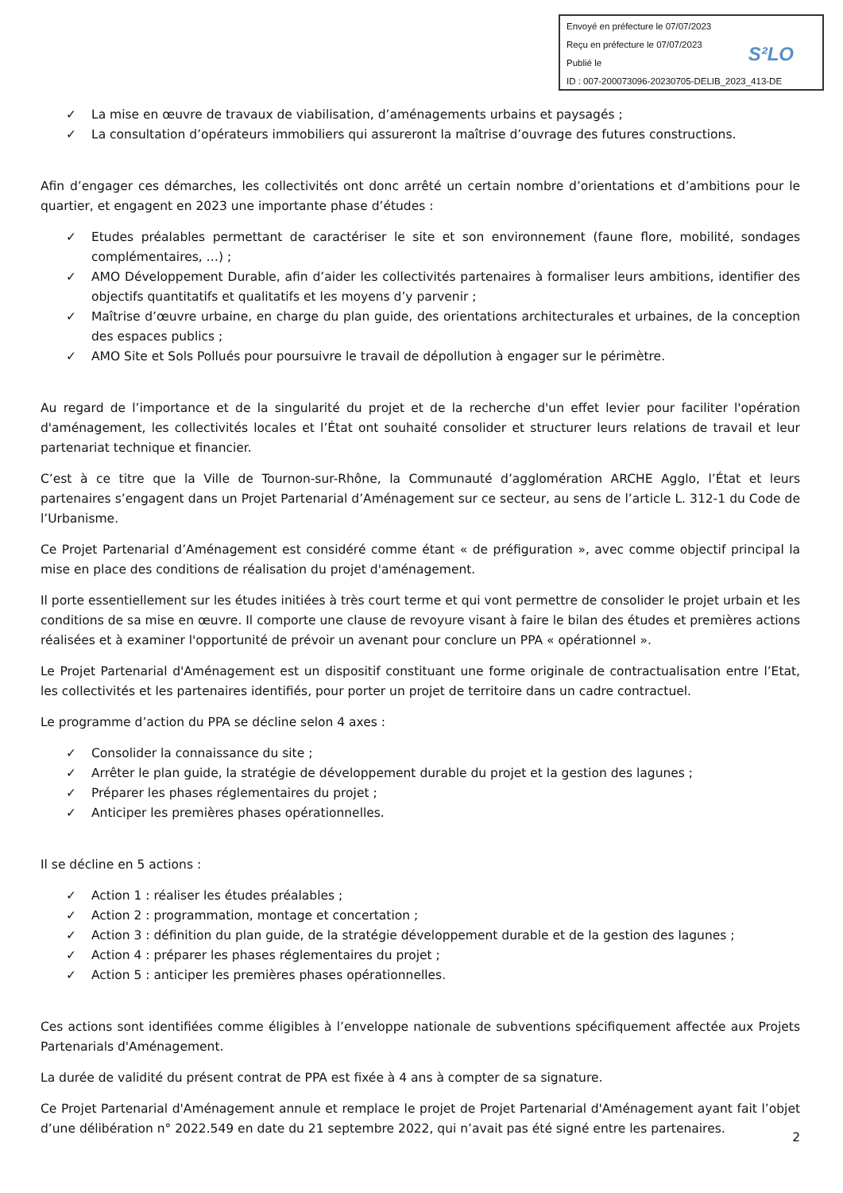Envoyé en préfecture le 07/07/2023
Reçu en préfecture le 07/07/2023
Publié le
ID : 007-200073096-20230705-DELIB_2023_413-DE
S²LO
✓ La mise en œuvre de travaux de viabilisation, d’aménagements urbains et paysagés ;
✓ La consultation d’opérateurs immobiliers qui assureront la maîtrise d’ouvrage des futures constructions.
Afin d’engager ces démarches, les collectivités ont donc arrêté un certain nombre d’orientations et d’ambitions pour le quartier, et engagent en 2023 une importante phase d’études :
✓ Etudes préalables permettant de caractériser le site et son environnement (faune flore, mobilité, sondages complémentaires, …) ;
✓ AMO Développement Durable, afin d’aider les collectivités partenaires à formaliser leurs ambitions, identifier des objectifs quantitatifs et qualitatifs et les moyens d’y parvenir ;
✓ Maîtrise d’œuvre urbaine, en charge du plan guide, des orientations architecturales et urbaines, de la conception des espaces publics ;
✓ AMO Site et Sols Pollués pour poursuivre le travail de dépollution à engager sur le périmètre.
Au regard de l’importance et de la singularité du projet et de la recherche d'un effet levier pour faciliter l'opération d'aménagement, les collectivités locales et l’État ont souhaité consolider et structurer leurs relations de travail et leur partenariat technique et financier.
C’est à ce titre que la Ville de Tournon-sur-Rhône, la Communauté d’agglomération ARCHE Agglo, l’État et leurs partenaires s’engagent dans un Projet Partenarial d’Aménagement sur ce secteur, au sens de l’article L. 312-1 du Code de l’Urbanisme.
Ce Projet Partenarial d’Aménagement est considéré comme étant « de préfiguration », avec comme objectif principal la mise en place des conditions de réalisation du projet d'aménagement.
Il porte essentiellement sur les études initiées à très court terme et qui vont permettre de consolider le projet urbain et les conditions de sa mise en œuvre. Il comporte une clause de revoyure visant à faire le bilan des études et premières actions réalisées et à examiner l'opportunité de prévoir un avenant pour conclure un PPA « opérationnel ».
Le Projet Partenarial d'Aménagement est un dispositif constituant une forme originale de contractualisation entre l’Etat, les collectivités et les partenaires identifiés, pour porter un projet de territoire dans un cadre contractuel.
Le programme d’action du PPA se décline selon 4 axes :
✓ Consolider la connaissance du site ;
✓ Arrêter le plan guide, la stratégie de développement durable du projet et la gestion des lagunes ;
✓ Préparer les phases réglementaires du projet ;
✓ Anticiper les premières phases opérationnelles.
Il se décline en 5 actions :
✓ Action 1 : réaliser les études préalables ;
✓ Action 2 : programmation, montage et concertation ;
✓ Action 3 : définition du plan guide, de la stratégie développement durable et de la gestion des lagunes ;
✓ Action 4 : préparer les phases réglementaires du projet ;
✓ Action 5 : anticiper les premières phases opérationnelles.
Ces actions sont identifiées comme éligibles à l’enveloppe nationale de subventions spécifiquement affectée aux Projets Partenarials d'Aménagement.
La durée de validité du présent contrat de PPA est fixée à 4 ans à compter de sa signature.
Ce Projet Partenarial d'Aménagement annule et remplace le projet de Projet Partenarial d'Aménagement ayant fait l’objet d’une délibération n° 2022.549 en date du 21 septembre 2022, qui n’avait pas été signé entre les partenaires.
2